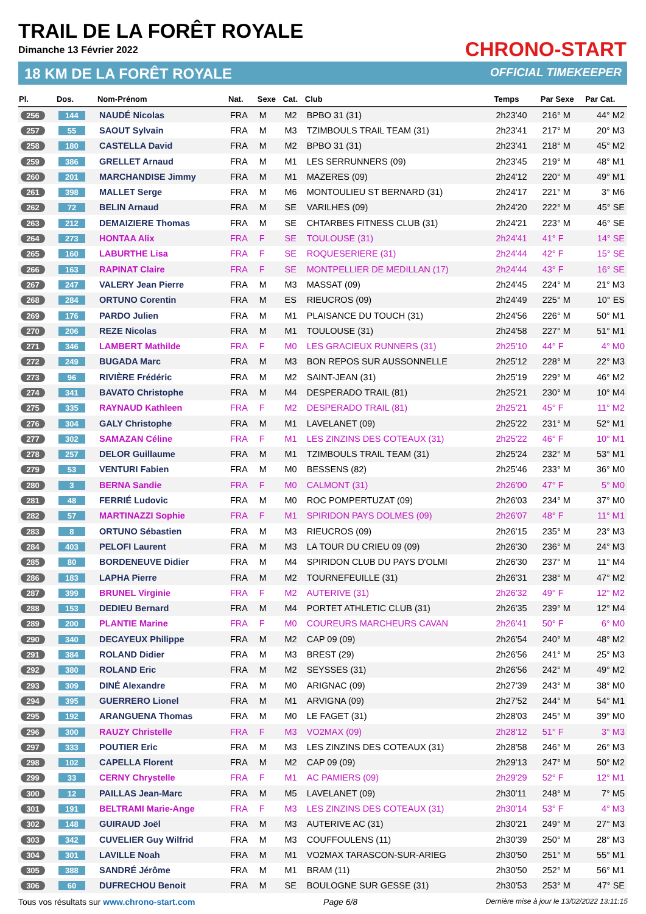TRAIL DE LA FORÊT ROYALE
Dimanche 13 Février 2022
18 KM DE LA FORÊT ROYALE
CHRONO-START
OFFICIAL TIMEKEEPER
| Pl. | Dos. | Nom-Prénom | Nat. | Sexe | Cat. | Club | Temps | Par Sexe | Par Cat. |
| --- | --- | --- | --- | --- | --- | --- | --- | --- | --- |
| 256 | 144 | NAUDÉ Nicolas | FRA | M | M2 | BPBO 31 (31) | 2h23'40 | 216° M | 44° M2 |
| 257 | 55 | SAOUT Sylvain | FRA | M | M3 | TZIMBOULS TRAIL TEAM (31) | 2h23'41 | 217° M | 20° M3 |
| 258 | 180 | CASTELLA David | FRA | M | M2 | BPBO 31 (31) | 2h23'41 | 218° M | 45° M2 |
| 259 | 386 | GRELLET Arnaud | FRA | M | M1 | LES SERRUNNERS (09) | 2h23'45 | 219° M | 48° M1 |
| 260 | 201 | MARCHANDISE Jimmy | FRA | M | M1 | MAZERES (09) | 2h24'12 | 220° M | 49° M1 |
| 261 | 398 | MALLET Serge | FRA | M | M6 | MONTOULIEU ST BERNARD (31) | 2h24'17 | 221° M | 3° M6 |
| 262 | 72 | BELIN Arnaud | FRA | M | SE | VARILHES (09) | 2h24'20 | 222° M | 45° SE |
| 263 | 212 | DEMAIZIERE Thomas | FRA | M | SE | CHTARBES FITNESS CLUB (31) | 2h24'21 | 223° M | 46° SE |
| 264 | 273 | HONTAA Alix | FRA | F | SE | TOULOUSE (31) | 2h24'41 | 41° F | 14° SE |
| 265 | 160 | LABURTHE Lisa | FRA | F | SE | ROQUESERIERE (31) | 2h24'44 | 42° F | 15° SE |
| 266 | 163 | RAPINAT Claire | FRA | F | SE | MONTPELLIER DE MEDILLAN (17) | 2h24'44 | 43° F | 16° SE |
| 267 | 247 | VALERY Jean Pierre | FRA | M | M3 | MASSAT (09) | 2h24'45 | 224° M | 21° M3 |
| 268 | 284 | ORTUNO Corentin | FRA | M | ES | RIEUCROS (09) | 2h24'49 | 225° M | 10° ES |
| 269 | 176 | PARDO Julien | FRA | M | M1 | PLAISANCE DU TOUCH (31) | 2h24'56 | 226° M | 50° M1 |
| 270 | 206 | REZE Nicolas | FRA | M | M1 | TOULOUSE (31) | 2h24'58 | 227° M | 51° M1 |
| 271 | 346 | LAMBERT Mathilde | FRA | F | M0 | LES GRACIEUX RUNNERS (31) | 2h25'10 | 44° F | 4° M0 |
| 272 | 249 | BUGADA Marc | FRA | M | M3 | BON REPOS SUR AUSSONNELLE | 2h25'12 | 228° M | 22° M3 |
| 273 | 96 | RIVIÈRE Frédéric | FRA | M | M2 | SAINT-JEAN (31) | 2h25'19 | 229° M | 46° M2 |
| 274 | 341 | BAVATO Christophe | FRA | M | M4 | DESPERADO TRAIL (81) | 2h25'21 | 230° M | 10° M4 |
| 275 | 335 | RAYNAUD Kathleen | FRA | F | M2 | DESPERADO TRAIL (81) | 2h25'21 | 45° F | 11° M2 |
| 276 | 304 | GALY Christophe | FRA | M | M1 | LAVELANET (09) | 2h25'22 | 231° M | 52° M1 |
| 277 | 302 | SAMAZAN Céline | FRA | F | M1 | LES ZINZINS DES COTEAUX (31) | 2h25'22 | 46° F | 10° M1 |
| 278 | 257 | DELOR Guillaume | FRA | M | M1 | TZIMBOULS TRAIL TEAM (31) | 2h25'24 | 232° M | 53° M1 |
| 279 | 53 | VENTURI Fabien | FRA | M | M0 | BESSENS (82) | 2h25'46 | 233° M | 36° M0 |
| 280 | 3 | BERNA Sandie | FRA | F | M0 | CALMONT (31) | 2h26'00 | 47° F | 5° M0 |
| 281 | 48 | FERRIÉ Ludovic | FRA | M | M0 | ROC POMPERTUZAT (09) | 2h26'03 | 234° M | 37° M0 |
| 282 | 57 | MARTINAZZI Sophie | FRA | F | M1 | SPIRIDON PAYS DOLMES (09) | 2h26'07 | 48° F | 11° M1 |
| 283 | 8 | ORTUNO Sébastien | FRA | M | M3 | RIEUCROS (09) | 2h26'15 | 235° M | 23° M3 |
| 284 | 403 | PELOFI Laurent | FRA | M | M3 | LA TOUR DU CRIEU 09 (09) | 2h26'30 | 236° M | 24° M3 |
| 285 | 80 | BORDENEUVE Didier | FRA | M | M4 | SPIRIDON CLUB DU PAYS D'OLMI | 2h26'30 | 237° M | 11° M4 |
| 286 | 183 | LAPHA Pierre | FRA | M | M2 | TOURNEFEUILLE (31) | 2h26'31 | 238° M | 47° M2 |
| 287 | 399 | BRUNEL Virginie | FRA | F | M2 | AUTERIVE (31) | 2h26'32 | 49° F | 12° M2 |
| 288 | 153 | DEDIEU Bernard | FRA | M | M4 | PORTET ATHLETIC CLUB (31) | 2h26'35 | 239° M | 12° M4 |
| 289 | 200 | PLANTIE Marine | FRA | F | M0 | COUREURS MARCHEURS CAVAN | 2h26'41 | 50° F | 6° M0 |
| 290 | 340 | DECAYEUX Philippe | FRA | M | M2 | CAP 09 (09) | 2h26'54 | 240° M | 48° M2 |
| 291 | 384 | ROLAND Didier | FRA | M | M3 | BREST (29) | 2h26'56 | 241° M | 25° M3 |
| 292 | 380 | ROLAND Eric | FRA | M | M2 | SEYSSES (31) | 2h26'56 | 242° M | 49° M2 |
| 293 | 309 | DINÉ Alexandre | FRA | M | M0 | ARIGNAC (09) | 2h27'39 | 243° M | 38° M0 |
| 294 | 395 | GUERRERO Lionel | FRA | M | M1 | ARVIGNA (09) | 2h27'52 | 244° M | 54° M1 |
| 295 | 192 | ARANGUENA Thomas | FRA | M | M0 | LE FAGET (31) | 2h28'03 | 245° M | 39° M0 |
| 296 | 300 | RAUZY Christelle | FRA | F | M3 | VO2MAX (09) | 2h28'12 | 51° F | 3° M3 |
| 297 | 333 | POUTIER Eric | FRA | M | M3 | LES ZINZINS DES COTEAUX (31) | 2h28'58 | 246° M | 26° M3 |
| 298 | 102 | CAPELLA Florent | FRA | M | M2 | CAP 09 (09) | 2h29'13 | 247° M | 50° M2 |
| 299 | 33 | CERNY Chrystelle | FRA | F | M1 | AC PAMIERS (09) | 2h29'29 | 52° F | 12° M1 |
| 300 | 12 | PAILLAS Jean-Marc | FRA | M | M5 | LAVELANET (09) | 2h30'11 | 248° M | 7° M5 |
| 301 | 191 | BELTRAMI Marie-Ange | FRA | F | M3 | LES ZINZINS DES COTEAUX (31) | 2h30'14 | 53° F | 4° M3 |
| 302 | 148 | GUIRAUD Joël | FRA | M | M3 | AUTERIVE AC (31) | 2h30'21 | 249° M | 27° M3 |
| 303 | 342 | CUVELIER Guy Wilfrid | FRA | M | M3 | COUFFOULENS (11) | 2h30'39 | 250° M | 28° M3 |
| 304 | 301 | LAVILLE Noah | FRA | M | M1 | VO2MAX TARASCON-SUR-ARIEG | 2h30'50 | 251° M | 55° M1 |
| 305 | 388 | SANDRÉ Jérôme | FRA | M | M1 | BRAM (11) | 2h30'50 | 252° M | 56° M1 |
| 306 | 60 | DUFRECHOU Benoit | FRA | M | SE | BOULOGNE SUR GESSE (31) | 2h30'53 | 253° M | 47° SE |
Tous vos résultats sur www.chrono-start.com Page 6/8 Dernière mise à jour le 13/02/2022 13:11:15